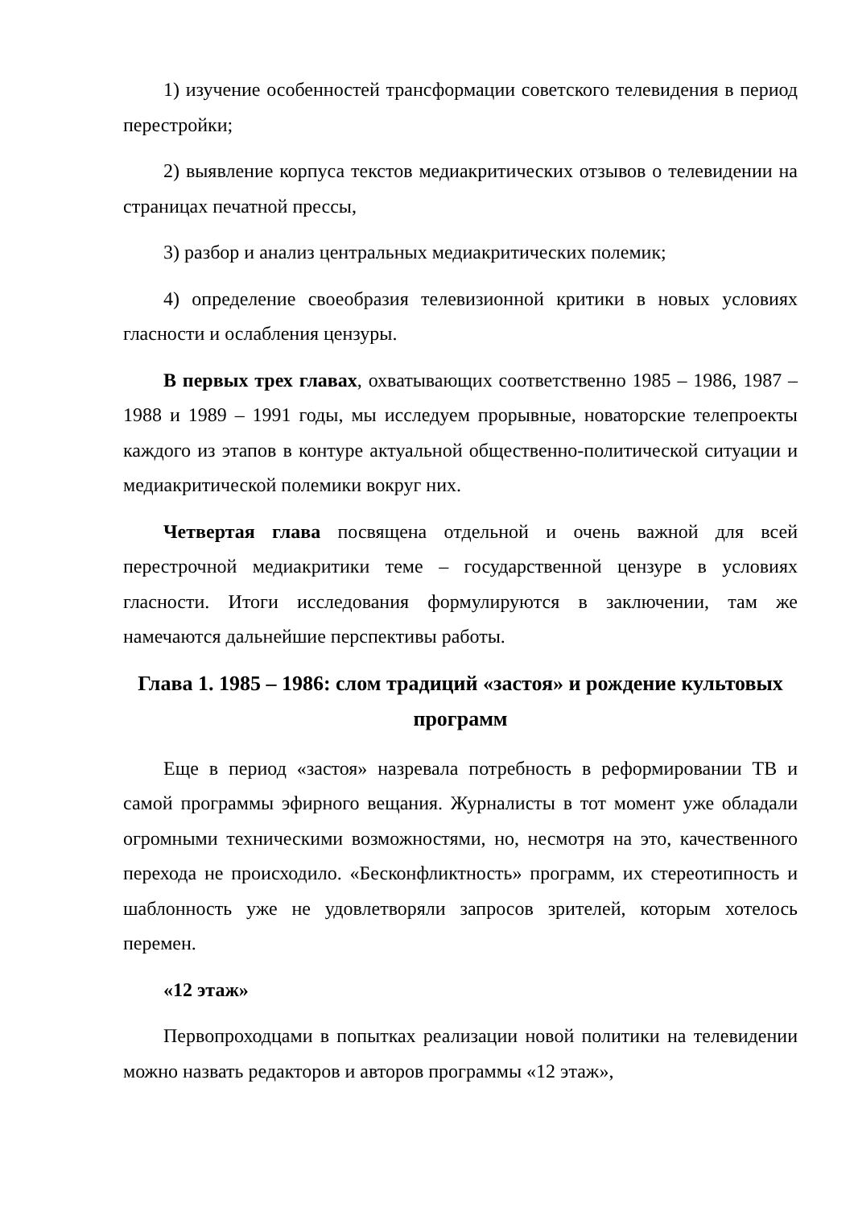1) изучение особенностей трансформации советского телевидения в период перестройки;
2) выявление корпуса текстов медиакритических отзывов о телевидении на страницах печатной прессы,
3) разбор и анализ центральных медиакритических полемик;
4) определение своеобразия телевизионной критики в новых условиях гласности и ослабления цензуры.
В первых трех главах, охватывающих соответственно 1985 – 1986, 1987 – 1988 и 1989 – 1991 годы, мы исследуем прорывные, новаторские телепроекты каждого из этапов в контуре актуальной общественно-политической ситуации и медиакритической полемики вокруг них.
Четвертая глава посвящена отдельной и очень важной для всей перестрочной медиакритики теме – государственной цензуре в условиях гласности. Итоги исследования формулируются в заключении, там же намечаются дальнейшие перспективы работы.
Глава 1. 1985 – 1986: слом традиций «застоя» и рождение культовых программ
Еще в период «застоя» назревала потребность в реформировании ТВ и самой программы эфирного вещания. Журналисты в тот момент уже обладали огромными техническими возможностями, но, несмотря на это, качественного перехода не происходило. «Бесконфликтность» программ, их стереотипность и шаблонность уже не удовлетворяли запросов зрителей, которым хотелось перемен.
«12 этаж»
Первопроходцами в попытках реализации новой политики на телевидении можно назвать редакторов и авторов программы «12 этаж»,